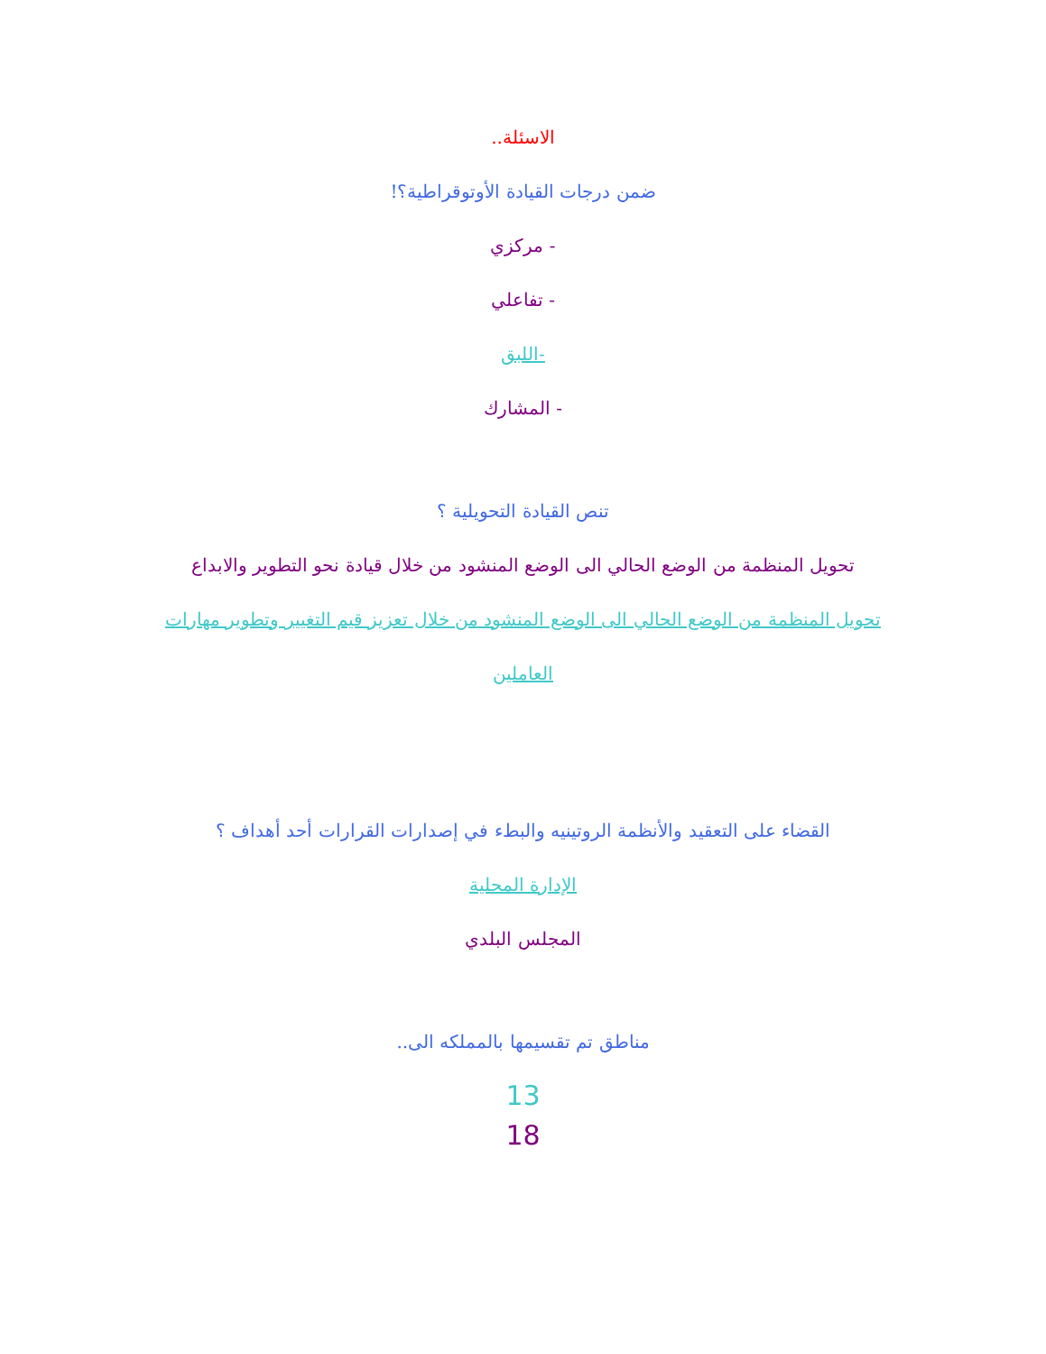الاسئلة..
ضمن درجات القيادة الأوتوقراطية؟!
- مركزي
- تفاعلي
-اللبق
- المشارك
تنص القيادة التحويلية ؟
تحويل المنظمة من الوضع الحالي الى الوضع المنشود من خلال قيادة نحو التطوير والابداع
تحويل المنظمة من الوضع الحالي الى الوضع المنشود من خلال تعزيز قيم التغيير وتطوير مهارات
العاملين
القضاء على التعقيد والأنظمة الروتينيه والبطء في إصدارات القرارات أحد أهداف ؟
الإدارة المحلية
المجلس البلدي
مناطق تم تقسيمها بالمملكه الى..
13
18